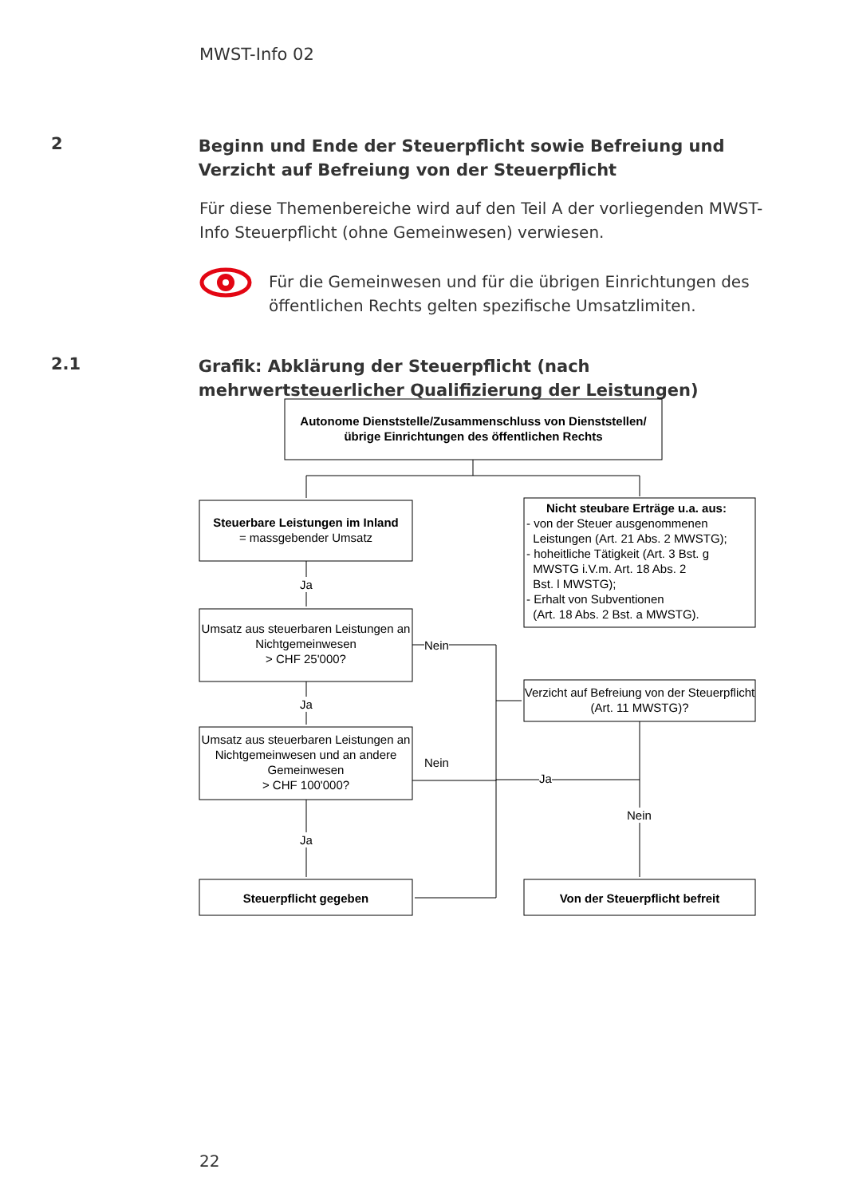MWST-Info 02
2
Beginn und Ende der Steuerpflicht sowie Befreiung und Verzicht auf Befreiung von der Steuerpflicht
Für diese Themenbereiche wird auf den Teil A der vorliegenden MWST-Info Steuerpflicht (ohne Gemeinwesen) verwiesen.
Für die Gemeinwesen und für die übrigen Einrichtungen des öffentlichen Rechts gelten spezifische Umsatzlimiten.
2.1
Grafik: Abklärung der Steuerpflicht (nach mehrwertsteuerlicher Qualifizierung der Leistungen)
Autonome Dienststelle/Zusammenschluss von Dienststellen/ übrige Einrichtungen des öffentlichen Rechts
Steuerbare Leistungen im Inland
= massgebender Umsatz
Nicht steubare Erträge u.a. aus:
- von der Steuer ausgenommenen
Leistungen (Art. 21 Abs. 2 MWSTG);
- hoheitliche Tätigkeit (Art. 3 Bst. g
MWSTG i.V.m. Art. 18 Abs. 2
Bst. l MWSTG);
- Erhalt von Subventionen
(Art. 18 Abs. 2 Bst. a MWSTG).
Ja
Umsatz aus steuerbaren Leistungen an Nichtgemeinwesen
> CHF 25'000?
Nein
Verzicht auf Befreiung von der Steuerpflicht (Art. 11 MWSTG)?
Ja
Umsatz aus steuerbaren Leistungen an Nichtgemeinwesen und an andere Gemeinwesen
> CHF 100'000?
Nein
Ja
Nein
Ja
Steuerpflicht gegeben Von der Steuerpflicht befreit
22